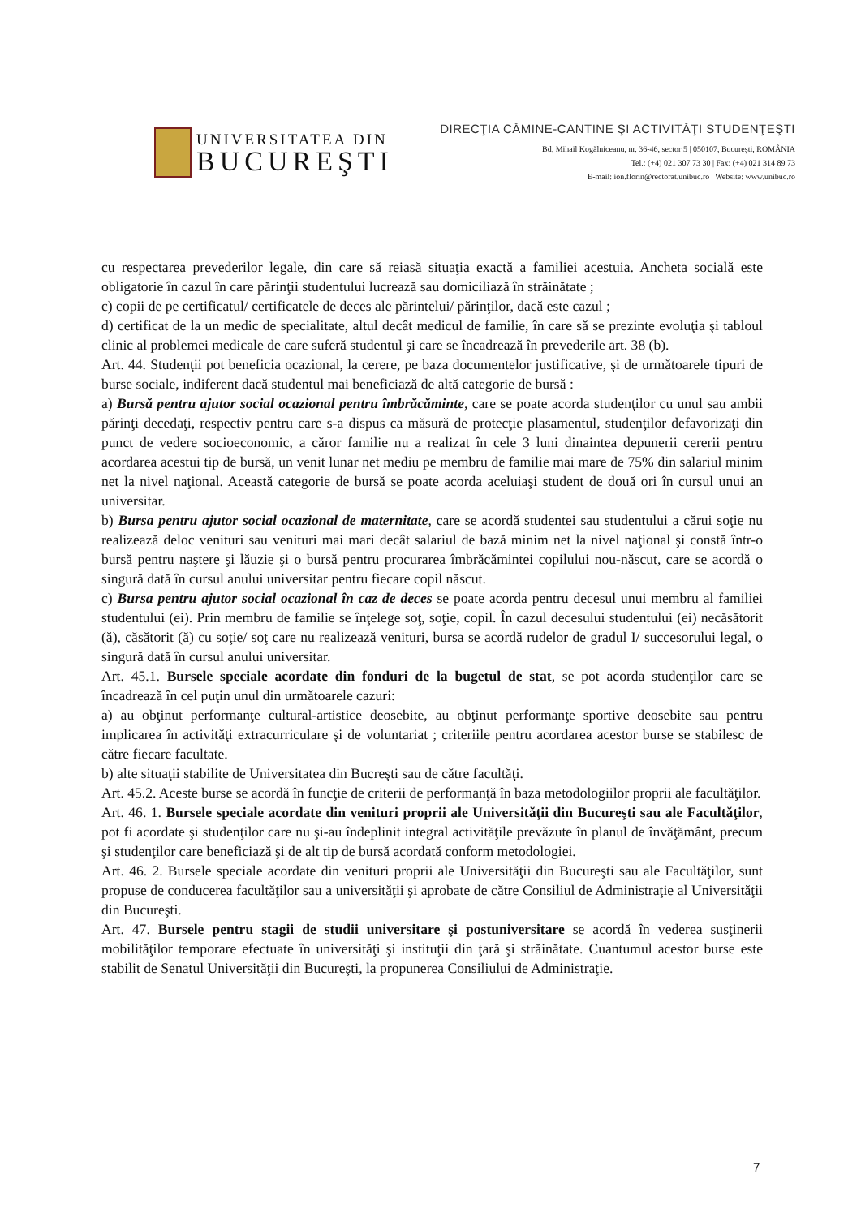UNIVERSITATEA DIN
BUCUREŞTI
DIRECŢIA CĂMINE-CANTINE ŞI ACTIVITĂŢI STUDENŢEŞTI
Bd. Mihail Kogălniceanu, nr. 36-46, sector 5 | 050107, Bucureşti, ROMÂNIA
Tel.: (+4) 021 307 73 30 | Fax: (+4) 021 314 89 73
E-mail: ion.florin@rectorat.unibuc.ro | Website: www.unibuc.ro
cu respectarea prevederilor legale, din care să reiasă situaţia exactă a familiei acestuia. Ancheta socială este obligatorie în cazul în care părinţii studentului lucrează sau domiciliază în străinătate ;
c) copii de pe certificatul/ certificatele de deces ale părintelui/ părinţilor, dacă este cazul ;
d) certificat de la un medic de specialitate, altul decât medicul de familie, în care să se prezinte evoluţia şi tabloul clinic al problemei medicale de care suferă studentul şi care se încadrează în prevederile art. 38 (b).
Art. 44. Studenţii pot beneficia ocazional, la cerere, pe baza documentelor justificative, şi de următoarele tipuri de burse sociale, indiferent dacă studentul mai beneficiază de altă categorie de bursă :
a) Bursă pentru ajutor social ocazional pentru îmbrăcăminte, care se poate acorda studenţilor cu unul sau ambii părinţi decedaţi, respectiv pentru care s-a dispus ca măsură de protecţie plasamentul, studenţilor defavorizaţi din punct de vedere socioeconomic, a căror familie nu a realizat în cele 3 luni dinaintea depunerii cererii pentru acordarea acestui tip de bursă, un venit lunar net mediu pe membru de familie mai mare de 75% din salariul minim net la nivel naţional. Această categorie de bursă se poate acorda aceluiaşi student de două ori în cursul unui an universitar.
b) Bursa pentru ajutor social ocazional de maternitate, care se acordă studentei sau studentului a cărui soţie nu realizează deloc venituri sau venituri mai mari decât salariul de bază minim net la nivel naţional şi constă într-o bursă pentru naştere şi lăuzie şi o bursă pentru procurarea îmbrăcămintei copilului nou-născut, care se acordă o singură dată în cursul anului universitar pentru fiecare copil născut.
c) Bursa pentru ajutor social ocazional în caz de deces se poate acorda pentru decesul unui membru al familiei studentului (ei). Prin membru de familie se înţelege soţ, soţie, copil. În cazul decesului studentului (ei) necăsătorit (ă), căsătorit (ă) cu soţie/ soţ care nu realizează venituri, bursa se acordă rudelor de gradul I/ succesorului legal, o singură dată în cursul anului universitar.
Art. 45.1. Bursele speciale acordate din fonduri de la bugetul de stat, se pot acorda studenţilor care se încadrează în cel puţin unul din următoarele cazuri:
a) au obţinut performanţe cultural-artistice deosebite, au obţinut performanţe sportive deosebite sau pentru implicarea în activităţi extracurriculare şi de voluntariat ; criteriile pentru acordarea acestor burse se stabilesc de către fiecare facultate.
b) alte situaţii stabilite de Universitatea din Bucreşti sau de către facultăţi.
Art. 45.2. Aceste burse se acordă în funcţie de criterii de performanţă în baza metodologiilor proprii ale facultăţilor.
Art. 46. 1. Bursele speciale acordate din venituri proprii ale Universităţii din Bucureşti sau ale Facultăţilor, pot fi acordate şi studenţilor care nu şi-au îndeplinit integral activităţile prevăzute în planul de învăţământ, precum şi studenţilor care beneficiază şi de alt tip de bursă acordată conform metodologiei.
Art. 46. 2. Bursele speciale acordate din venituri proprii ale Universităţii din Bucureşti sau ale Facultăţilor, sunt propuse de conducerea facultăţilor sau a universităţii şi aprobate de către Consiliul de Administraţie al Universităţii din Bucureşti.
Art. 47. Bursele pentru stagii de studii universitare şi postuniversitare se acordă în vederea susţinerii mobilităţilor temporare efectuate în universităţi şi instituţii din ţară şi străinătate. Cuantumul acestor burse este stabilit de Senatul Universităţii din Bucureşti, la propunerea Consiliului de Administraţie.
7